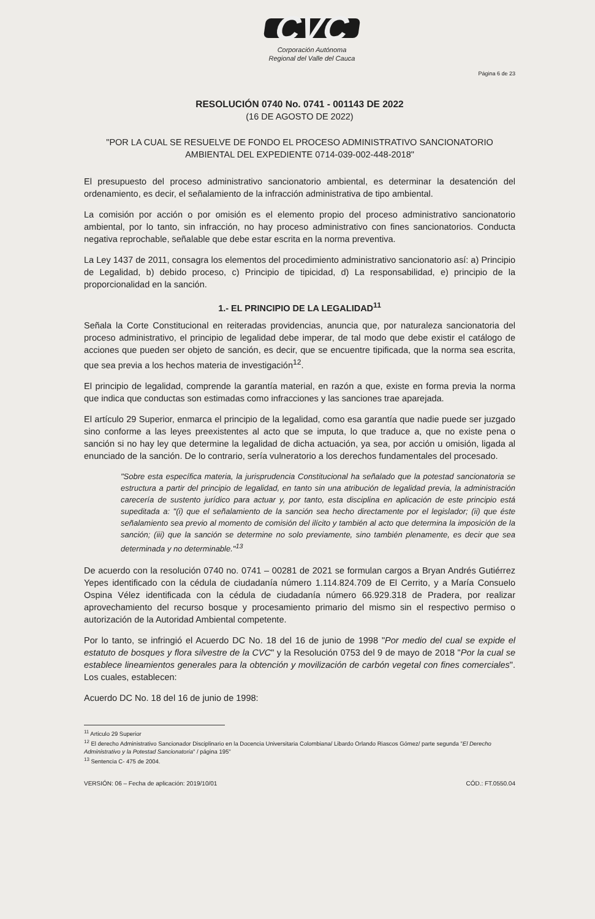CVC
Corporación Autónoma
Regional del Valle del Cauca
Página 6 de 23
RESOLUCIÓN 0740 No. 0741 - 001143 DE 2022
(16 DE AGOSTO DE 2022)
"POR LA CUAL SE RESUELVE DE FONDO EL PROCESO ADMINISTRATIVO SANCIONATORIO AMBIENTAL DEL EXPEDIENTE 0714-039-002-448-2018"
El presupuesto del proceso administrativo sancionatorio ambiental, es determinar la desatención del ordenamiento, es decir, el señalamiento de la infracción administrativa de tipo ambiental.
La comisión por acción o por omisión es el elemento propio del proceso administrativo sancionatorio ambiental, por lo tanto, sin infracción, no hay proceso administrativo con fines sancionatorios. Conducta negativa reprochable, señalable que debe estar escrita en la norma preventiva.
La Ley 1437 de 2011, consagra los elementos del procedimiento administrativo sancionatorio así: a) Principio de Legalidad, b) debido proceso, c) Principio de tipicidad, d) La responsabilidad, e) principio de la proporcionalidad en la sanción.
1.- EL PRINCIPIO DE LA LEGALIDAD<sup>11</sup>
Señala la Corte Constitucional en reiteradas providencias, anuncia que, por naturaleza sancionatoria del proceso administrativo, el principio de legalidad debe imperar, de tal modo que debe existir el catálogo de acciones que pueden ser objeto de sanción, es decir, que se encuentre tipificada, que la norma sea escrita, que sea previa a los hechos materia de investigación<sup>12</sup>.
El principio de legalidad, comprende la garantía material, en razón a que, existe en forma previa la norma que indica que conductas son estimadas como infracciones y las sanciones trae aparejada.
El artículo 29 Superior, enmarca el principio de la legalidad, como esa garantía que nadie puede ser juzgado sino conforme a las leyes preexistentes al acto que se imputa, lo que traduce a, que no existe pena o sanción si no hay ley que determine la legalidad de dicha actuación, ya sea, por acción u omisión, ligada al enunciado de la sanción. De lo contrario, sería vulneratorio a los derechos fundamentales del procesado.
"Sobre esta específica materia, la jurisprudencia Constitucional ha señalado que la potestad sancionatoria se estructura a partir del principio de legalidad, en tanto sin una atribución de legalidad previa, la administración carecería de sustento jurídico para actuar y, por tanto, esta disciplina en aplicación de este principio está supeditada a: "(i) que el señalamiento de la sanción sea hecho directamente por el legislador; (ii) que éste señalamiento sea previo al momento de comisión del ilícito y también al acto que determina la imposición de la sanción; (iii) que la sanción se determine no solo previamente, sino también plenamente, es decir que sea determinada y no determinable."<sup>13</sup>
De acuerdo con la resolución 0740 no. 0741 – 00281 de 2021 se formulan cargos a Bryan Andrés Gutiérrez Yepes identificado con la cédula de ciudadanía número 1.114.824.709 de El Cerrito, y a María Consuelo Ospina Vélez identificada con la cédula de ciudadanía número 66.929.318 de Pradera, por realizar aprovechamiento del recurso bosque y procesamiento primario del mismo sin el respectivo permiso o autorización de la Autoridad Ambiental competente.
Por lo tanto, se infringió el Acuerdo DC No. 18 del 16 de junio de 1998 "Por medio del cual se expide el estatuto de bosques y flora silvestre de la CVC" y la Resolución 0753 del 9 de mayo de 2018 "Por la cual se establece lineamientos generales para la obtención y movilización de carbón vegetal con fines comerciales". Los cuales, establecen:
Acuerdo DC No. 18 del 16 de junio de 1998:
<sup>11</sup> Articulo 29 Superior
<sup>12</sup> El derecho Administrativo Sancionador Disciplinario en la Docencia Universitaria Colombiana/ Libardo Orlando Riascos Gómez/ parte segunda "El Derecho Administrativo y la Potestad Sancionatoria" / página 195"
<sup>13</sup> Sentencia C- 475 de 2004.
VERSIÓN: 06 – Fecha de aplicación: 2019/10/01 CÓD.: FT.0550.04